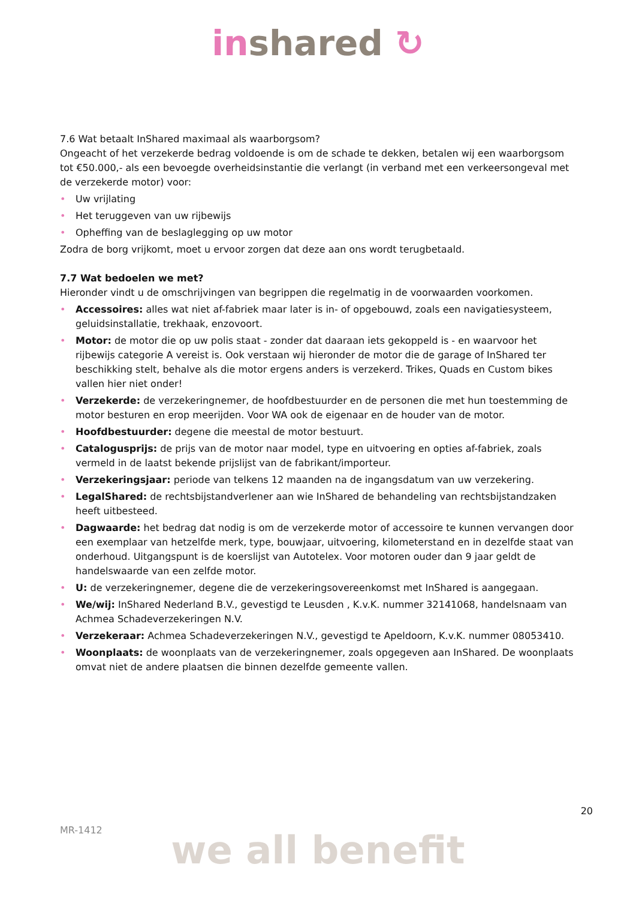in shared ↻
7.6 Wat betaalt InShared maximaal als waarborgsom?
Ongeacht of het verzekerde bedrag voldoende is om de schade te dekken, betalen wij een waarborgsom tot €50.000,- als een bevoegde overheidsinstantie die verlangt (in verband met een verkeersongeval met de verzekerde motor) voor:
• Uw vrijlating
• Het teruggeven van uw rijbewijs
• Opheffing van de beslaglegging op uw motor
Zodra de borg vrijkomt, moet u ervoor zorgen dat deze aan ons wordt terugbetaald.
7.7 Wat bedoelen we met?
Hieronder vindt u de omschrijvingen van begrippen die regelmatig in de voorwaarden voorkomen.
• Accessoires: alles wat niet af-fabriek maar later is in- of opgebouwd, zoals een navigatiesysteem, geluidsinstallatie, trekhaak, enzovoort.
• Motor: de motor die op uw polis staat - zonder dat daaraan iets gekoppeld is - en waarvoor het rijbewijs categorie A vereist is. Ook verstaan wij hieronder de motor die de garage of InShared ter beschikking stelt, behalve als die motor ergens anders is verzekerd. Trikes, Quads en Custom bikes vallen hier niet onder!
• Verzekerde: de verzekeringnemer, de hoofdbestuurder en de personen die met hun toestemming de motor besturen en erop meerijden. Voor WA ook de eigenaar en de houder van de motor.
• Hoofdbestuurder: degene die meestal de motor bestuurt.
• Catalogusprijs: de prijs van de motor naar model, type en uitvoering en opties af-fabriek, zoals vermeld in de laatst bekende prijslijst van de fabrikant/importeur.
• Verzekeringsjaar: periode van telkens 12 maanden na de ingangsdatum van uw verzekering.
• LegalShared: de rechtsbijstandverlener aan wie InShared de behandeling van rechtsbijstandzaken heeft uitbesteed.
• Dagwaarde: het bedrag dat nodig is om de verzekerde motor of accessoire te kunnen vervangen door een exemplaar van hetzelfde merk, type, bouwjaar, uitvoering, kilometerstand en in dezelfde staat van onderhoud. Uitgangspunt is de koerslijst van Autotelex. Voor motoren ouder dan 9 jaar geldt de handelswaarde van een zelfde motor.
• U: de verzekeringnemer, degene die de verzekeringsovereenkomst met InShared is aangegaan.
• We/wij: InShared Nederland B.V., gevestigd te Leusden , K.v.K. nummer 32141068, handelsnaam van Achmea Schadeverzekeringen N.V.
• Verzekeraar: Achmea Schadeverzekeringen N.V., gevestigd te Apeldoorn, K.v.K. nummer 08053410.
• Woonplaats: de woonplaats van de verzekeringnemer, zoals opgegeven aan InShared. De woonplaats omvat niet de andere plaatsen die binnen dezelfde gemeente vallen.
20
MR-1412
we all benefit